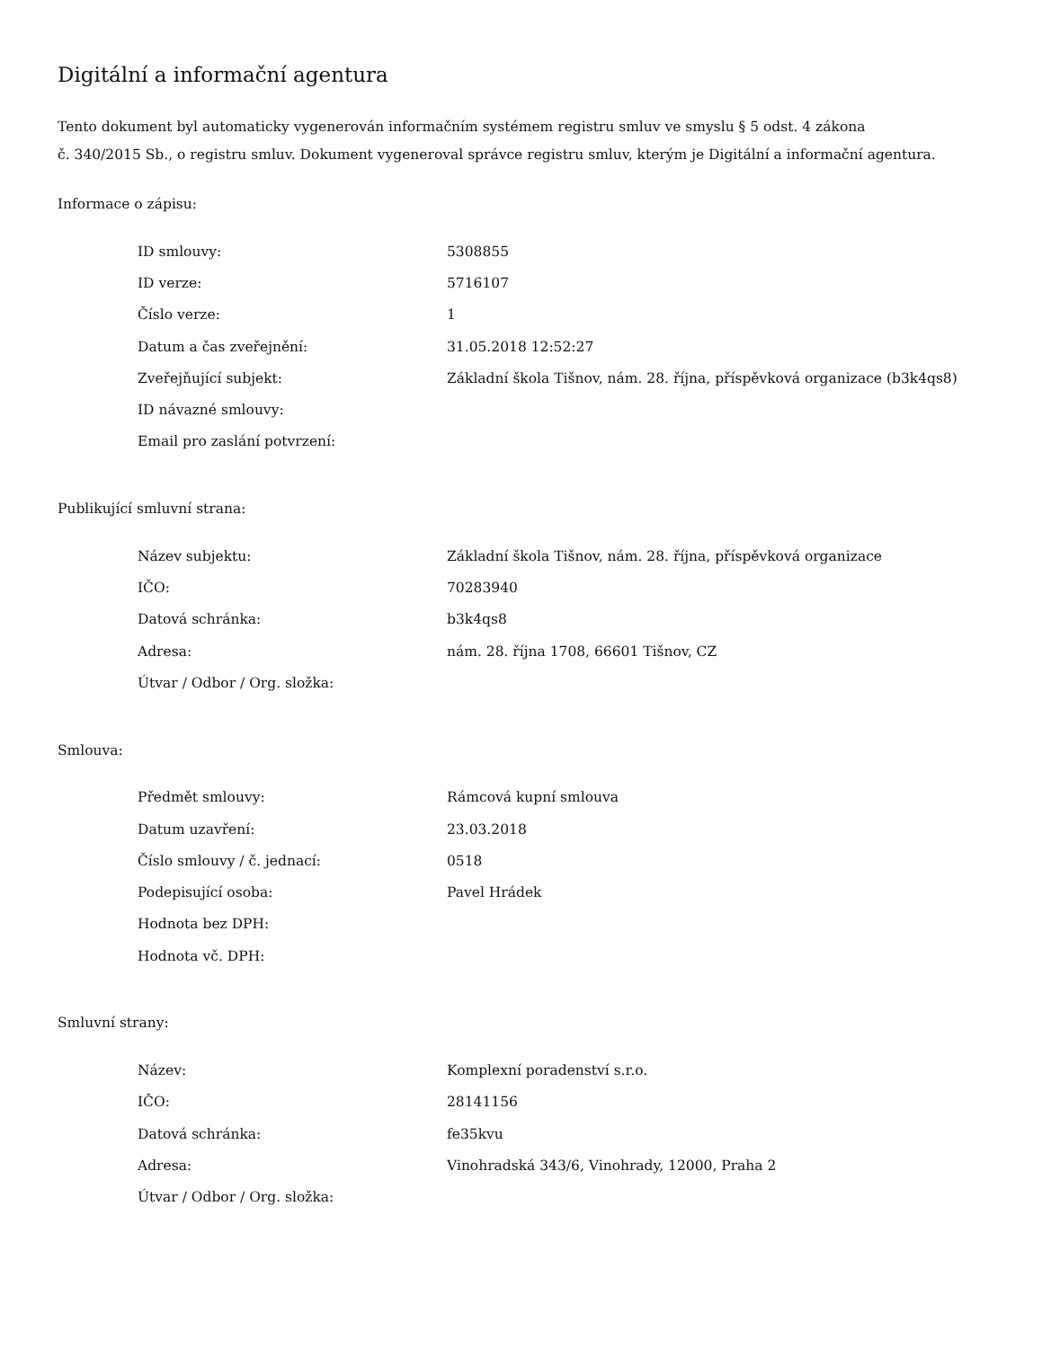Digitální a informační agentura
Tento dokument byl automaticky vygenerován informačním systémem registru smluv ve smyslu § 5 odst. 4 zákona
č. 340/2015 Sb., o registru smluv. Dokument vygeneroval správce registru smluv, kterým je Digitální a informační agentura.
Informace o zápisu:
| ID smlouvy: | 5308855 |
| ID verze: | 5716107 |
| Číslo verze: | 1 |
| Datum a čas zveřejnění: | 31.05.2018 12:52:27 |
| Zveřejňující subjekt: | Základní škola Tišnov, nám. 28. října, příspěvková organizace (b3k4qs8) |
| ID návazné smlouvy: | |
| Email pro zaslání potvrzení: | |
Publikující smluvní strana:
| Název subjektu: | Základní škola Tišnov, nám. 28. října, příspěvková organizace |
| IČO: | 70283940 |
| Datová schránka: | b3k4qs8 |
| Adresa: | nám. 28. října 1708, 66601 Tišnov, CZ |
| Útvar / Odbor / Org. složka: | |
Smlouva:
| Předmět smlouvy: | Rámcová kupní smlouva |
| Datum uzavření: | 23.03.2018 |
| Číslo smlouvy / č. jednací: | 0518 |
| Podepisující osoba: | Pavel Hrádek |
| Hodnota bez DPH: | |
| Hodnota vč. DPH: | |
Smluvní strany:
| Název: | Komplexní poradenství s.r.o. |
| IČO: | 28141156 |
| Datová schránka: | fe35kvu |
| Adresa: | Vinohradská 343/6, Vinohrady, 12000, Praha 2 |
| Útvar / Odbor / Org. složka: | |